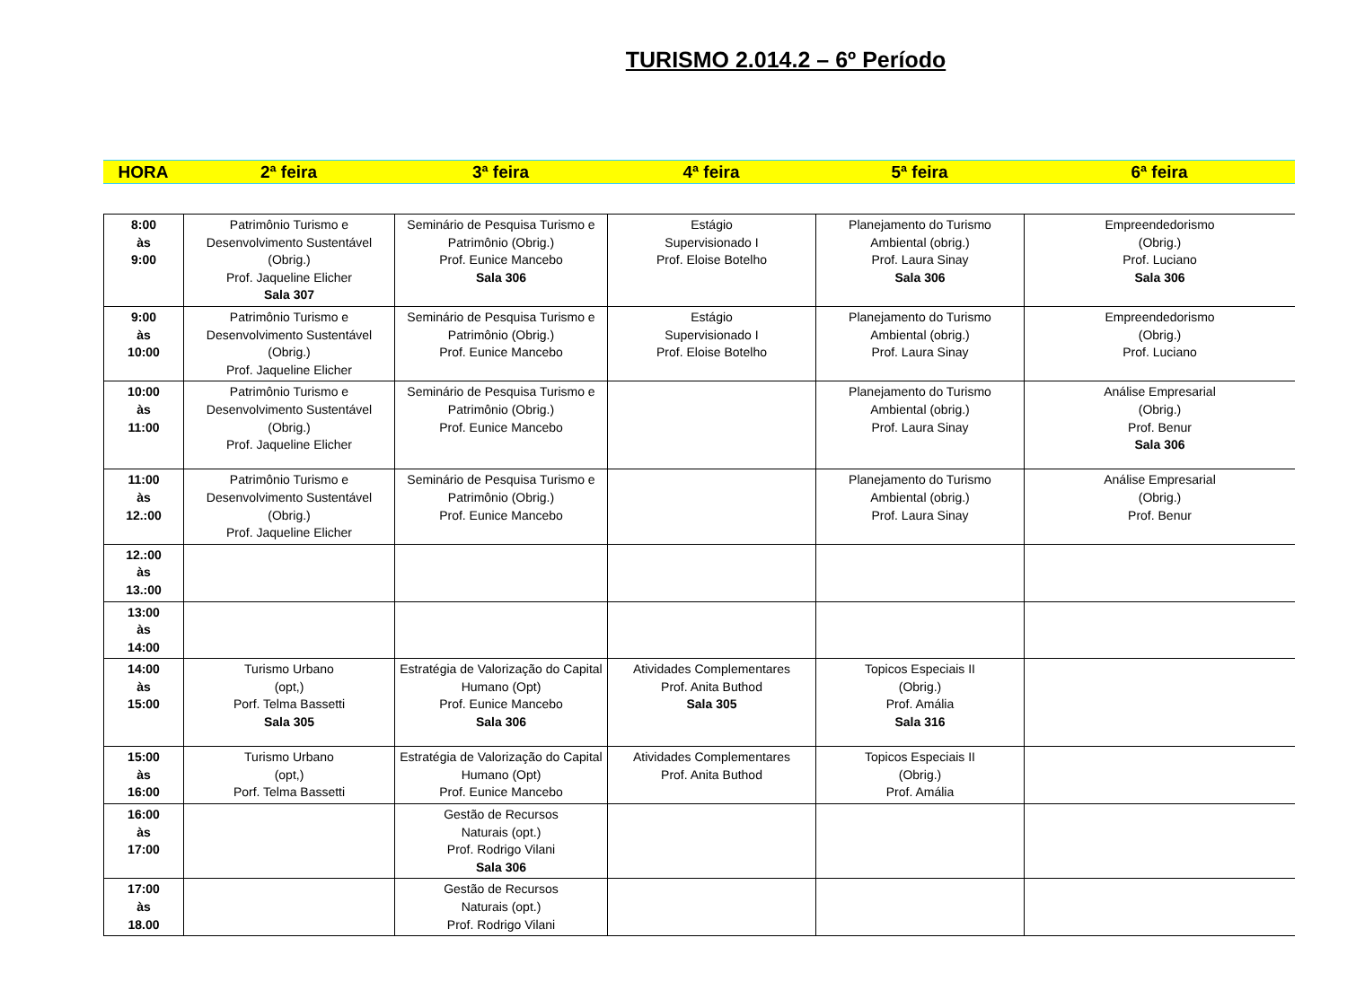TURISMO 2.014.2 – 6º Período
| HORA | 2ª feira | 3ª feira | 4ª feira | 5ª feira | 6ª feira |
| 8:00 às 9:00 | Patrimônio Turismo e Desenvolvimento Sustentável (Obrig.) Prof. Jaqueline Elicher Sala 307 | Seminário de Pesquisa Turismo e Patrimônio (Obrig.) Prof. Eunice Mancebo Sala 306 | Estágio Supervisionado I Prof. Eloise Botelho | Planejamento do Turismo Ambiental (obrig.) Prof. Laura Sinay Sala 306 | Empreendedorismo (Obrig.) Prof. Luciano Sala 306 |
| 9:00 às 10:00 | Patrimônio Turismo e Desenvolvimento Sustentável (Obrig.) Prof. Jaqueline Elicher | Seminário de Pesquisa Turismo e Patrimônio (Obrig.) Prof. Eunice Mancebo | Estágio Supervisionado I Prof. Eloise Botelho | Planejamento do Turismo Ambiental (obrig.) Prof. Laura Sinay | Empreendedorismo (Obrig.) Prof. Luciano |
| 10:00 às 11:00 | Patrimônio Turismo e Desenvolvimento Sustentável (Obrig.) Prof. Jaqueline Elicher | Seminário de Pesquisa Turismo e Patrimônio (Obrig.) Prof. Eunice Mancebo | | Planejamento do Turismo Ambiental (obrig.) Prof. Laura Sinay | Análise Empresarial (Obrig.) Prof. Benur Sala 306 |
| 11:00 às 12.:00 | Patrimônio Turismo e Desenvolvimento Sustentável (Obrig.) Prof. Jaqueline Elicher | Seminário de Pesquisa Turismo e Patrimônio (Obrig.) Prof. Eunice Mancebo | | Planejamento do Turismo Ambiental (obrig.) Prof. Laura Sinay | Análise Empresarial (Obrig.) Prof. Benur |
| 12.:00 às 13.:00 | | | | | |
| 13:00 às 14:00 | | | | | |
| 14:00 às 15:00 | Turismo Urbano (opt,) Porf. Telma Bassetti Sala 305 | Estratégia de Valorização do Capital Humano (Opt) Prof. Eunice Mancebo Sala 306 | Atividades Complementares Prof. Anita Buthod Sala 305 | Topicos Especiais II (Obrig.) Prof. Amália Sala 316 | |
| 15:00 às 16:00 | Turismo Urbano (opt,) Porf. Telma Bassetti | Estratégia de Valorização do Capital Humano (Opt) Prof. Eunice Mancebo | Atividades Complementares Prof. Anita Buthod | Topicos Especiais II (Obrig.) Prof. Amália | |
| 16:00 às 17:00 | | Gestão de Recursos Naturais (opt.) Prof. Rodrigo Vilani Sala 306 | | | |
| 17:00 às 18.00 | | Gestão de Recursos Naturais (opt.) Prof. Rodrigo Vilani | | | |